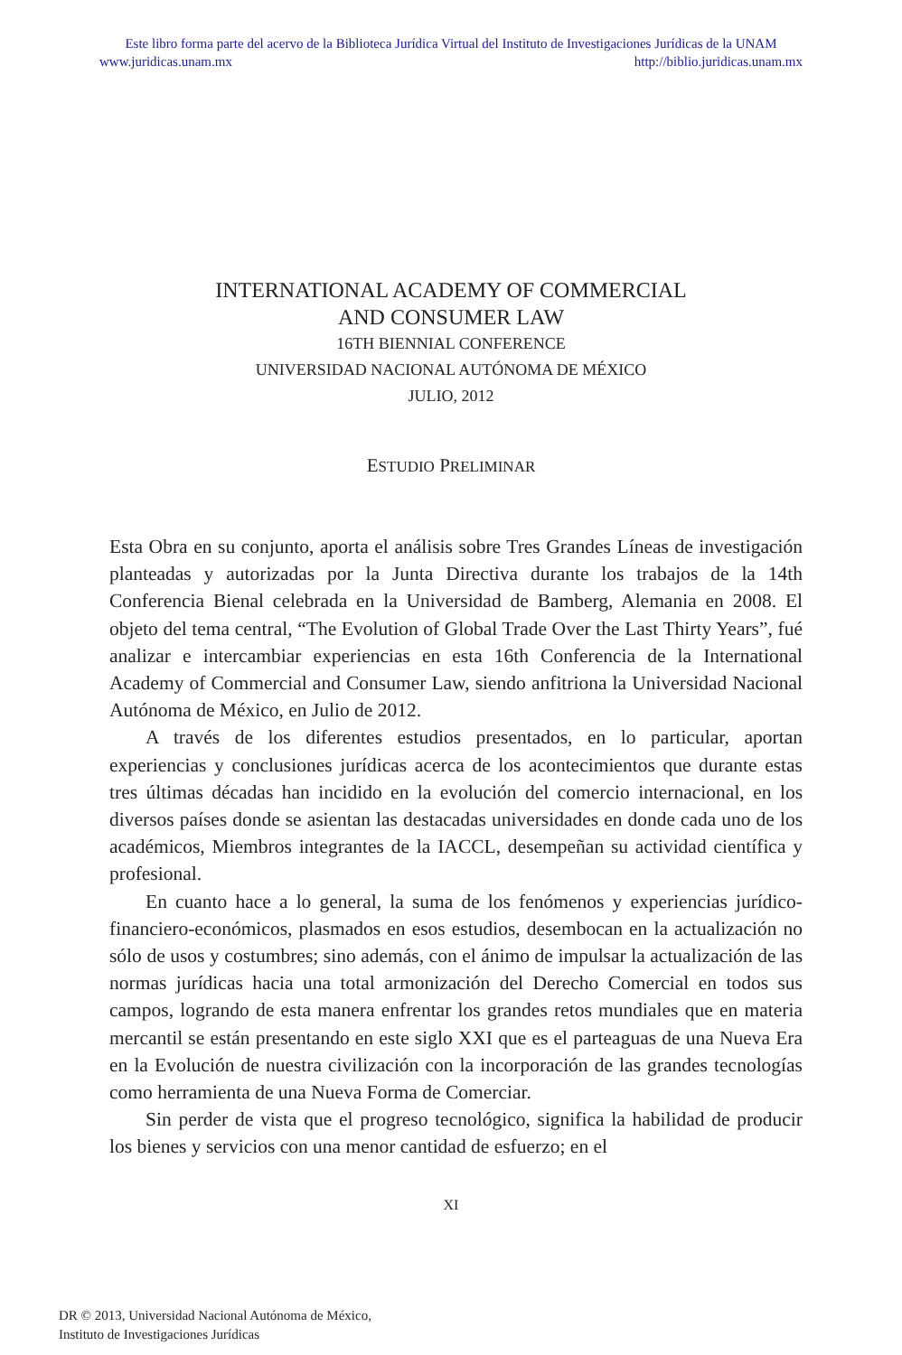Este libro forma parte del acervo de la Biblioteca Jurídica Virtual del Instituto de Investigaciones Jurídicas de la UNAM
www.juridicas.unam.mx http://biblio.juridicas.unam.mx
INTERNATIONAL ACADEMY OF COMMERCIAL
AND CONSUMER LAW
16TH BIENNIAL CONFERENCE
UNIVERSIDAD NACIONAL AUTÓNOMA DE MÉXICO
JULIO, 2012
ESTUDIO PRELIMINAR
Esta Obra en su conjunto, aporta el análisis sobre Tres Grandes Líneas de investigación planteadas y autorizadas por la Junta Directiva durante los trabajos de la 14th Conferencia Bienal celebrada en la Universidad de Bamberg, Alemania en 2008. El objeto del tema central, “The Evolution of Global Trade Over the Last Thirty Years”, fué analizar e intercambiar experiencias en esta 16th Conferencia de la International Academy of Commercial and Consumer Law, siendo anfitriona la Universidad Nacional Autónoma de México, en Julio de 2012.
A través de los diferentes estudios presentados, en lo particular, aportan experiencias y conclusiones jurídicas acerca de los acontecimientos que durante estas tres últimas décadas han incidido en la evolución del comercio internacional, en los diversos países donde se asientan las destacadas universidades en donde cada uno de los académicos, Miembros integrantes de la IACCL, desempeñan su actividad científica y profesional.
En cuanto hace a lo general, la suma de los fenómenos y experiencias jurídico-financiero-económicos, plasmados en esos estudios, desembocan en la actualización no sólo de usos y costumbres; sino además, con el ánimo de impulsar la actualización de las normas jurídicas hacia una total armonización del Derecho Comercial en todos sus campos, logrando de esta manera enfrentar los grandes retos mundiales que en materia mercantil se están presentando en este siglo XXI que es el parteaguas de una Nueva Era en la Evolución de nuestra civilización con la incorporación de las grandes tecnologías como herramienta de una Nueva Forma de Comerciar.
Sin perder de vista que el progreso tecnológico, significa la habilidad de producir los bienes y servicios con una menor cantidad de esfuerzo; en el
XI
DR © 2013, Universidad Nacional Autónoma de México,
Instituto de Investigaciones Jurídicas